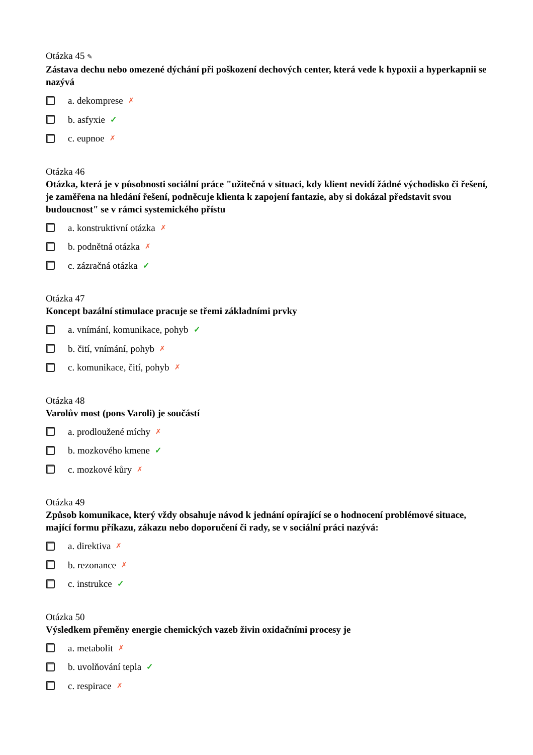Otázka 45 ✎
Zástava dechu nebo omezené dýchání při poškození dechových center, která vede k hypoxii a hyperkapnii se nazývá
a. dekomprese ✗
b. asfyxie ✓
c. eupnoe ✗
Otázka 46
Otázka, která je v působnosti sociální práce "užitečná v situaci, kdy klient nevidí žádné východisko či řešení, je zaměřena na hledání řešení, podněcuje klienta k zapojení fantazie, aby si dokázal představit svou budoucnost" se v rámci systemického přístu
a. konstruktivní otázka ✗
b. podnětná otázka ✗
c. zázračná otázka ✓
Otázka 47
Koncept bazální stimulace pracuje se třemi základními prvky
a. vnímání, komunikace, pohyb ✓
b. čití, vnímání, pohyb ✗
c. komunikace, čití, pohyb ✗
Otázka 48
Varolův most (pons Varoli) je součástí
a. prodloužené míchy ✗
b. mozkového kmene ✓
c. mozkové kůry ✗
Otázka 49
Způsob komunikace, který vždy obsahuje návod k jednání opírající se o hodnocení problémové situace, mající formu příkazu, zákazu nebo doporučení či rady, se v sociální práci nazývá:
a. direktiva ✗
b. rezonance ✗
c. instrukce ✓
Otázka 50
Výsledkem přeměny energie chemických vazeb živin oxidačními procesy je
a. metabolit ✗
b. uvolňování tepla ✓
c. respirace ✗